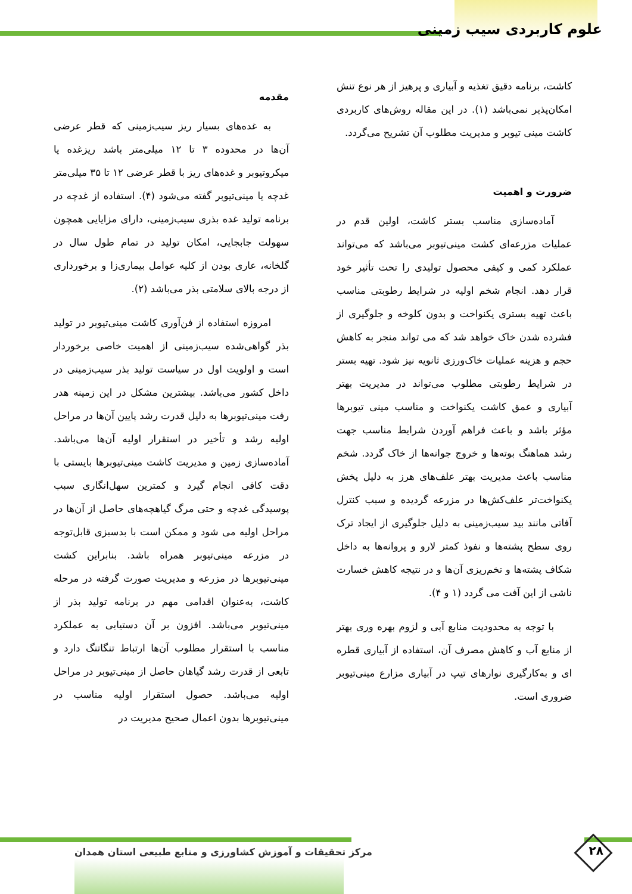علوم کاربردی سیب زمینی
مقدمه
به غده‌های بسیار ریز سیب‌زمینی که قطر عرضی آن‌ها در محدوده ۳ تا ۱۲ میلی‌متر باشد ریزغده یا میکروتیوبر و غده‌های ریز با قطر عرضی ۱۲ تا ۳۵ میلی‌متر غدچه یا مینی‌تیوبر گفته می‌شود (۴). استفاده از غدچه در برنامه تولید غده بذری سیب‌زمینی، دارای مزایایی همچون سهولت جابجایی، امکان تولید در تمام طول سال در گلخانه، عاری بودن از کلیه عوامل بیماری‌زا و برخورداری از درجه بالای سلامتی بذر می‌باشد (۲).
امروزه استفاده از فن‌آوری کاشت مینی‌تیوبر در تولید بذر گواهی‌شده سیب‌زمینی از اهمیت خاصی برخوردار است و اولویت اول در سیاست تولید بذر سیب‌زمینی در داخل کشور می‌باشد. بیشترین مشکل در این زمینه هدر رفت مینی‌تیوبرها به دلیل قدرت رشد پایین آن‌ها در مراحل اولیه رشد و تأخیر در استقرار اولیه آن‌ها می‌باشد. آماده‌سازی زمین و مدیریت کاشت مینی‌تیوبرها بایستی با دقت کافی انجام گیرد و کمترین سهل‌انگاری سبب پوسیدگی غدچه و حتی مرگ گیاهچه‌های حاصل از آن‌ها در مراحل اولیه می شود و ممکن است با بدسبزی قابل‌توجه در مزرعه مینی‌تیوبر همراه باشد. بنابراین کشت مینی‌تیوبرها در مزرعه و مدیریت صورت گرفته در مرحله کاشت، به‌عنوان اقدامی مهم در برنامه تولید بذر از مینی‌تیوبر می‌باشد. افزون بر آن دستیابی به عملکرد مناسب با استقرار مطلوب آن‌ها ارتباط تنگاتنگ دارد و تابعی از قدرت رشد گیاهان حاصل از مینی‌تیوبر در مراحل اولیه می‌باشد. حصول استقرار اولیه مناسب در مینی‌تیوبرها بدون اعمال صحیح مدیریت در
کاشت، برنامه دقیق تغذیه و آبیاری و پرهیز از هر نوع تنش امکان‌پذیر نمی‌باشد (۱). در این مقاله روش‌های کاربردی کاشت مینی تیوبر و مدیریت مطلوب آن تشریح می‌گردد.
ضرورت و اهمیت
آماده‌سازی مناسب بستر کاشت، اولین قدم در عملیات مزرعه‌ای کشت مینی‌تیوبر می‌باشد که می‌تواند عملکرد کمی و کیفی محصول تولیدی را تحت تأثیر خود قرار دهد. انجام شخم اولیه در شرایط رطوبتی مناسب باعث تهیه بستری یکنواخت و بدون کلوخه و جلوگیری از فشرده شدن خاک خواهد شد که می تواند منجر به کاهش حجم و هزینه عملیات خاک‌ورزی ثانویه نیز شود. تهیه بستر در شرایط رطوبتی مطلوب می‌تواند در مدیریت بهتر آبیاری و عمق کاشت یکنواخت و مناسب مینی تیوبرها مؤثر باشد و باعث فراهم آوردن شرایط مناسب جهت رشد هماهنگ بوته‌ها و خروج جوانه‌ها از خاک گردد. شخم مناسب باعث مدیریت بهتر علف‌های هرز به دلیل پخش یکنواخت‌تر علف‌کش‌ها در مزرعه گردیده و سبب کنترل آفاتی مانند بید سیب‌زمینی به دلیل جلوگیری از ایجاد ترک روی سطح پشته‌ها و نفوذ کمتر لارو و پروانه‌ها به داخل شکاف پشته‌ها و تخم‌ریزی آن‌ها و در نتیجه کاهش خسارت ناشی از این آفت می گردد (۱ و ۴).
با توجه به محدودیت منابع آبی و لزوم بهره وری بهتر از منابع آب و کاهش مصرف آن، استفاده از آبیاری قطره ای و به‌کارگیری نوارهای تیپ در آبیاری مزارع مینی‌تیوبر ضروری است.
مرکز تحقیقات و آموزش کشاورزی و منابع طبیعی استان همدان
۲۸